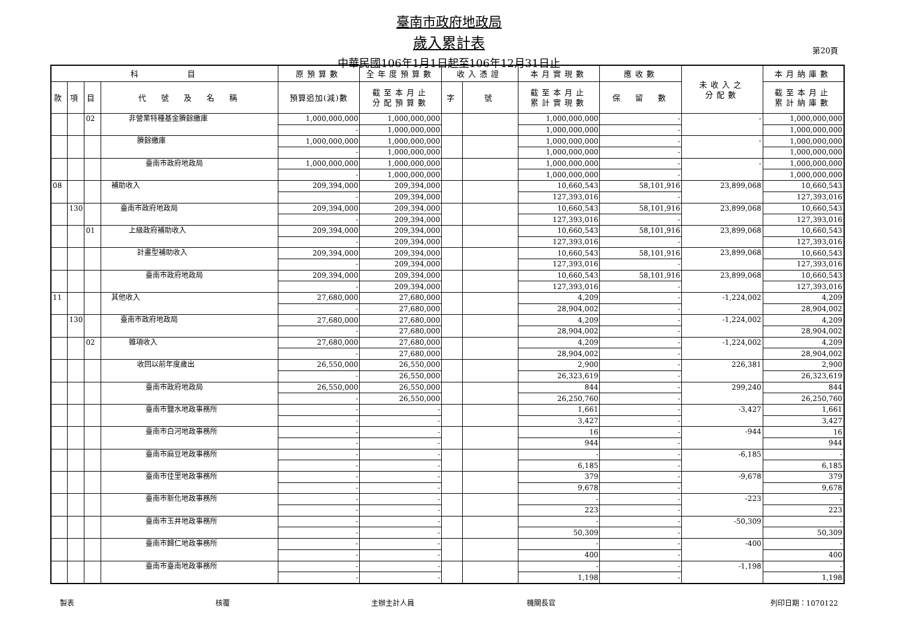臺南市政府地政局
歲入累計表
中華民國106年1月1日起至106年12月31日止
第20頁
| 科 目 | | | | 原預算數 | 全年度預算數 | 收入憑證 | | 本月實現數 | 應收數 | 未收入之 分配數 | 本月納庫數 |
| --- | --- | --- | --- | --- | --- | --- | --- | --- | --- | --- | --- |
| 款 | 項 | 目 | 代 號 及 名 稱 | 預算追加(減)數 | 截至本月止 分配預算數 | 字 | 號 | 截至本月止 累計實現數 | 保 留 數 | | 截至本月止 累計納庫數 |
| | | 02 | 非營業特種基金賸餘繳庫 | 1,000,000,000 | 1,000,000,000 | | | 1,000,000,000 | - | - | 1,000,000,000 |
| | | | | - | 1,000,000,000 | | | 1,000,000,000 | - | | 1,000,000,000 |
| | | | 賸餘繳庫 | 1,000,000,000 | 1,000,000,000 | | | 1,000,000,000 | - | - | 1,000,000,000 |
| | | | | - | 1,000,000,000 | | | 1,000,000,000 | - | | 1,000,000,000 |
| | | | 臺南市政府地政局 | 1,000,000,000 | 1,000,000,000 | | | 1,000,000,000 | - | - | 1,000,000,000 |
| | | | | - | 1,000,000,000 | | | 1,000,000,000 | - | | 1,000,000,000 |
| 08 | | | 補助收入 | 209,394,000 | 209,394,000 | | | 10,660,543 | 58,101,916 | 23,899,068 | 10,660,543 |
| | | | | - | 209,394,000 | | | 127,393,016 | - | | 127,393,016 |
| | 130 | | 臺南市政府地政局 | 209,394,000 | 209,394,000 | | | 10,660,543 | 58,101,916 | 23,899,068 | 10,660,543 |
| | | | | - | 209,394,000 | | | 127,393,016 | - | | 127,393,016 |
| | | 01 | 上級政府補助收入 | 209,394,000 | 209,394,000 | | | 10,660,543 | 58,101,916 | 23,899,068 | 10,660,543 |
| | | | | - | 209,394,000 | | | 127,393,016 | - | | 127,393,016 |
| | | | 計畫型補助收入 | 209,394,000 | 209,394,000 | | | 10,660,543 | 58,101,916 | 23,899,068 | 10,660,543 |
| | | | | - | 209,394,000 | | | 127,393,016 | - | | 127,393,016 |
| | | | 臺南市政府地政局 | 209,394,000 | 209,394,000 | | | 10,660,543 | 58,101,916 | 23,899,068 | 10,660,543 |
| | | | | - | 209,394,000 | | | 127,393,016 | - | | 127,393,016 |
| 11 | | | 其他收入 | 27,680,000 | 27,680,000 | | | 4,209 | - | -1,224,002 | 4,209 |
| | | | | - | 27,680,000 | | | 28,904,002 | - | | 28,904,002 |
| | 130 | | 臺南市政府地政局 | 27,680,000 | 27,680,000 | | | 4,209 | - | -1,224,002 | 4,209 |
| | | | | - | 27,680,000 | | | 28,904,002 | - | | 28,904,002 |
| | | 02 | 雜項收入 | 27,680,000 | 27,680,000 | | | 4,209 | - | -1,224,002 | 4,209 |
| | | | | - | 27,680,000 | | | 28,904,002 | - | | 28,904,002 |
| | | | 收回以前年度歲出 | 26,550,000 | 26,550,000 | | | 2,900 | - | 226,381 | 2,900 |
| | | | | - | 26,550,000 | | | 26,323,619 | - | | 26,323,619 |
| | | | 臺南市政府地政局 | 26,550,000 | 26,550,000 | | | 844 | - | 299,240 | 844 |
| | | | | - | 26,550,000 | | | 26,250,760 | - | | 26,250,760 |
| | | | 臺南市鹽水地政事務所 | - | - | | | 1,661 | - | -3,427 | 1,661 |
| | | | | - | - | | | 3,427 | - | | 3,427 |
| | | | 臺南市白河地政事務所 | - | - | | | 16 | - | -944 | 16 |
| | | | | - | - | | | 944 | - | | 944 |
| | | | 臺南市麻豆地政事務所 | - | - | | | - | - | -6,185 | - |
| | | | | - | - | | | 6,185 | - | | 6,185 |
| | | | 臺南市佳里地政事務所 | - | - | | | 379 | - | -9,678 | 379 |
| | | | | - | - | | | 9,678 | - | | 9,678 |
| | | | 臺南市新化地政事務所 | - | - | | | - | - | -223 | - |
| | | | | - | - | | | 223 | - | | 223 |
| | | | 臺南市玉井地政事務所 | - | - | | | - | - | -50,309 | - |
| | | | | - | - | | | 50,309 | - | | 50,309 |
| | | | 臺南市歸仁地政事務所 | - | - | | | - | - | -400 | - |
| | | | | - | - | | | 400 | - | | 400 |
| | | | 臺南市臺南地政事務所 | - | - | | | - | - | -1,198 | - |
| | | | | - | - | | | 1,198 | - | | 1,198 |
製表 核覆 主辦主計人員 機關長官 列印日期：1070122